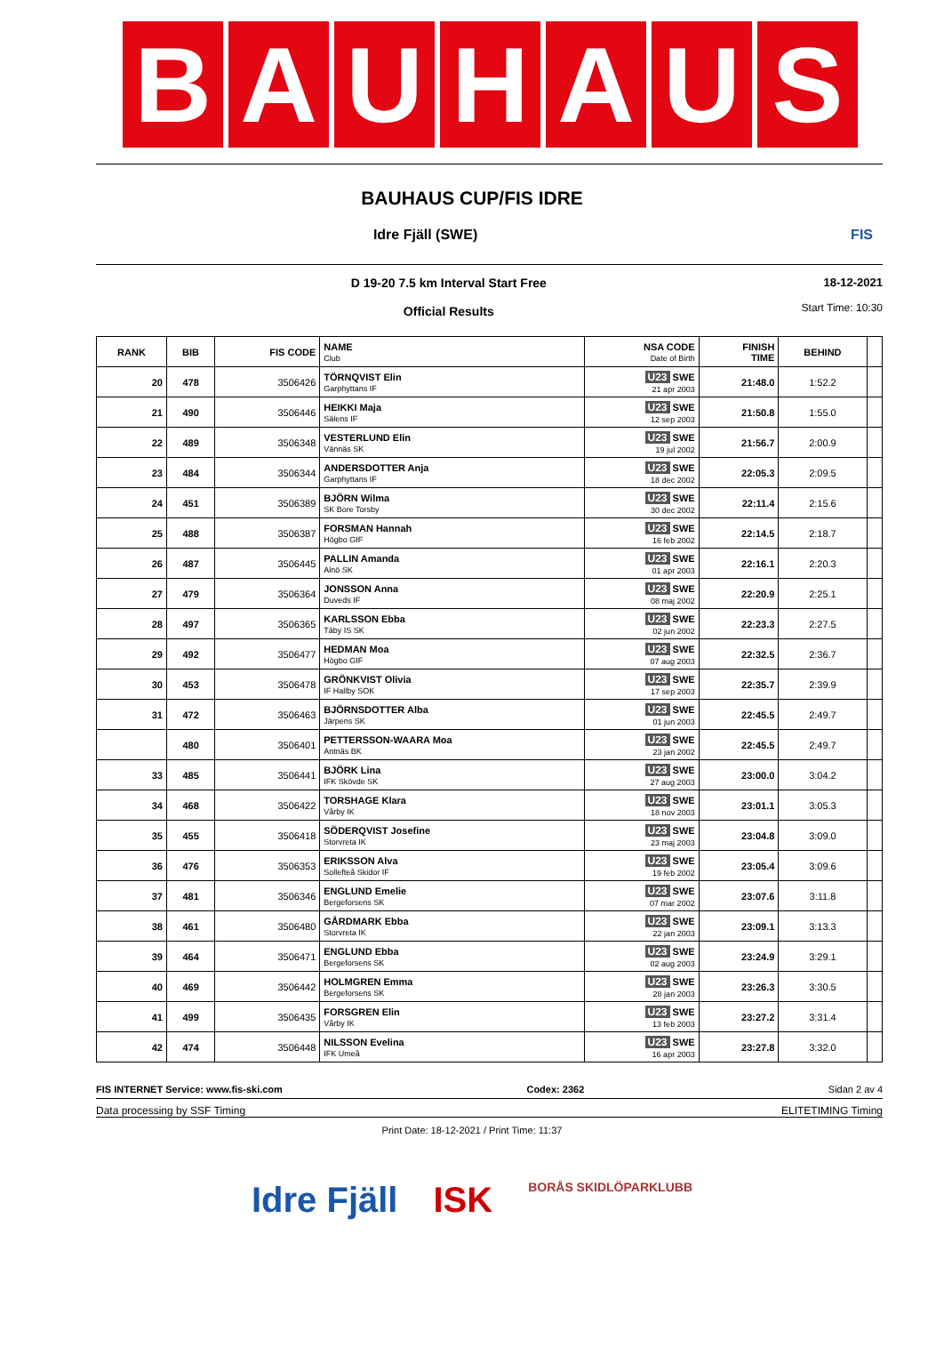B A U H A U S
BAUHAUS CUP/FIS IDRE
Idre Fjäll (SWE) FIS
D 19-20 7.5 km Interval Start Free
Official Results
18-12-2021
Start Time: 10:30
| RANK | BIB | FIS CODE | NAME Club | NSA CODE Date of Birth | FINISH TIME | BEHIND | |
| --- | --- | --- | --- | --- | --- | --- | --- |
| 20 | 478 | 3506426 | TÖRNQVIST Elin Garphyttans IF | U23 SWE 21 apr 2003 | 21:48.0 | 1:52.2 | |
| 21 | 490 | 3506446 | HEIKKI Maja Sälens IF | U23 SWE 12 sep 2003 | 21:50.8 | 1:55.0 | |
| 22 | 489 | 3506348 | VESTERLUND Elin Vännäs SK | U23 SWE 19 jul 2002 | 21:56.7 | 2:00.9 | |
| 23 | 484 | 3506344 | ANDERSDOTTER Anja Garphyttans IF | U23 SWE 18 dec 2002 | 22:05.3 | 2:09.5 | |
| 24 | 451 | 3506389 | BJÖRN Wilma SK Bore Torsby | U23 SWE 30 dec 2002 | 22:11.4 | 2:15.6 | |
| 25 | 488 | 3506387 | FORSMAN Hannah Högbo GIF | U23 SWE 16 feb 2002 | 22:14.5 | 2:18.7 | |
| 26 | 487 | 3506445 | PALLIN Amanda Alnö SK | U23 SWE 01 apr 2003 | 22:16.1 | 2:20.3 | |
| 27 | 479 | 3506364 | JONSSON Anna Duveds IF | U23 SWE 08 maj 2002 | 22:20.9 | 2:25.1 | |
| 28 | 497 | 3506365 | KARLSSON Ebba Täby IS SK | U23 SWE 02 jun 2002 | 22:23.3 | 2:27.5 | |
| 29 | 492 | 3506477 | HEDMAN Moa Högbo GIF | U23 SWE 07 aug 2003 | 22:32.5 | 2:36.7 | |
| 30 | 453 | 3506478 | GRÖNKVIST Olivia IF Hallby SOK | U23 SWE 17 sep 2003 | 22:35.7 | 2:39.9 | |
| 31 | 472 | 3506463 | BJÖRNSDOTTER Alba Järpens SK | U23 SWE 01 jun 2003 | 22:45.5 | 2:49.7 | |
| | 480 | 3506401 | PETTERSSON-WAARA Moa Antnäs BK | U23 SWE 23 jan 2002 | 22:45.5 | 2:49.7 | |
| 33 | 485 | 3506441 | BJÖRK Lina IFK Skövde SK | U23 SWE 27 aug 2003 | 23:00.0 | 3:04.2 | |
| 34 | 468 | 3506422 | TORSHAGE Klara Vårby IK | U23 SWE 18 nov 2003 | 23:01.1 | 3:05.3 | |
| 35 | 455 | 3506418 | SÖDERQVIST Josefine Storvreta IK | U23 SWE 23 maj 2003 | 23:04.8 | 3:09.0 | |
| 36 | 476 | 3506353 | ERIKSSON Alva Sollefteå Skidor IF | U23 SWE 19 feb 2002 | 23:05.4 | 3:09.6 | |
| 37 | 481 | 3506346 | ENGLUND Emelie Bergeforsens SK | U23 SWE 07 mar 2002 | 23:07.6 | 3:11.8 | |
| 38 | 461 | 3506480 | GÅRDMARK Ebba Storvreta IK | U23 SWE 22 jan 2003 | 23:09.1 | 3:13.3 | |
| 39 | 464 | 3506471 | ENGLUND Ebba Bergeforsens SK | U23 SWE 02 aug 2003 | 23:24.9 | 3:29.1 | |
| 40 | 469 | 3506442 | HOLMGREN Emma Bergeforsens SK | U23 SWE 28 jan 2003 | 23:26.3 | 3:30.5 | |
| 41 | 499 | 3506435 | FORSGREN Elin Vårby IK | U23 SWE 13 feb 2003 | 23:27.2 | 3:31.4 | |
| 42 | 474 | 3506448 | NILSSON Evelina IFK Umeå | U23 SWE 16 apr 2003 | 23:27.8 | 3:32.0 | |
FIS INTERNET Service: www.fis-ski.com Codex: 2362 Sidan 2 av 4
Data processing by SSF Timing ELITETIMING Timing
Print Date: 18-12-2021 / Print Time: 11:37
Idre Fjäll ISK BORÅS SKIDLÖPARKLUBB